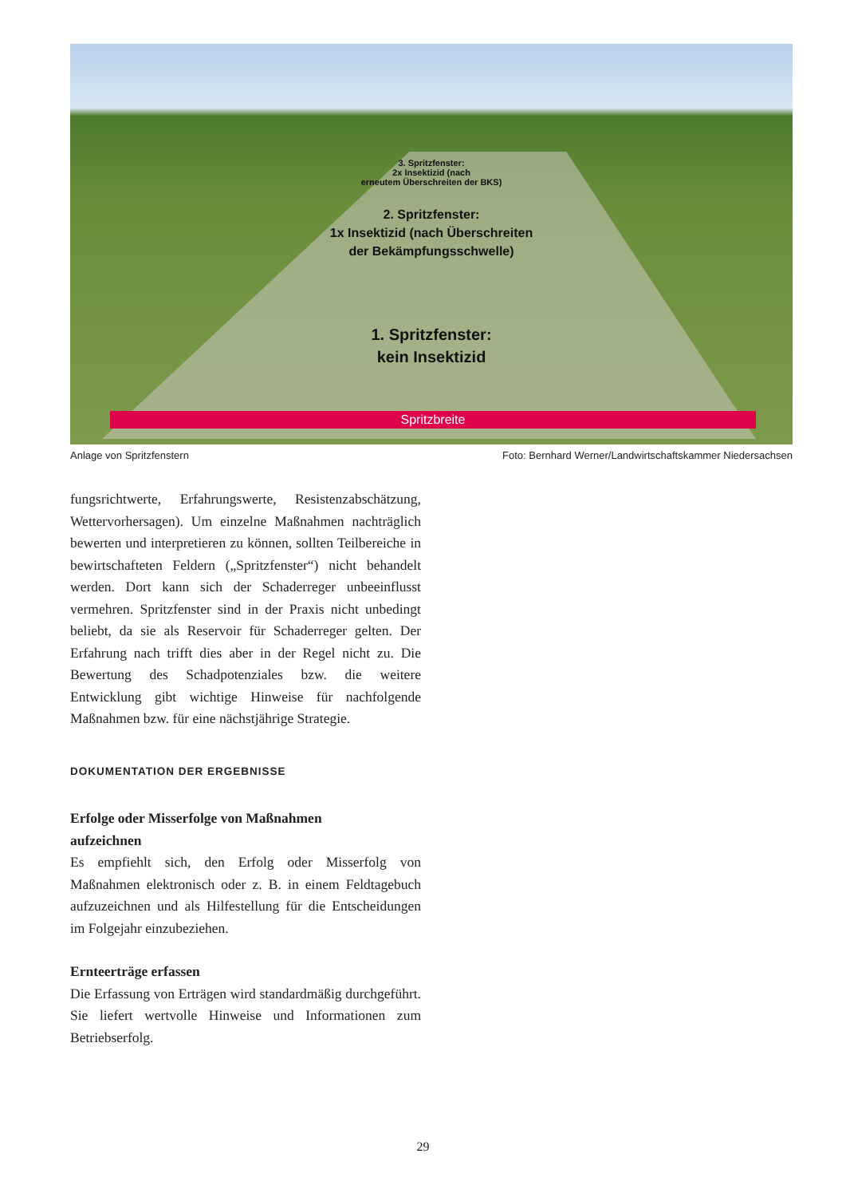3. Spritzfenster:
2x Insektizid (nach
erneutem Überschreiten der BKS)
2. Spritzfenster:
1x Insektizid (nach Überschreiten
der Bekämpfungsschwelle)
1. Spritzfenster:
kein Insektizid
Spritzbreite
Anlage von Spritzfenstern Foto: Bernhard Werner/Landwirtschaftskammer Niedersachsen
fungsrichtwerte, Erfahrungswerte, Resistenzabschätzung, Wettervorhersagen). Um einzelne Maßnahmen nachträglich bewerten und interpretieren zu können, sollten Teilbereiche in bewirtschafteten Feldern („Spritzfenster“) nicht behandelt werden. Dort kann sich der Schaderreger unbeeinflusst vermehren. Spritzfenster sind in der Praxis nicht unbedingt beliebt, da sie als Reservoir für Schaderreger gelten. Der Erfahrung nach trifft dies aber in der Regel nicht zu. Die Bewertung des Schadpotenziales bzw. die weitere Entwicklung gibt wichtige Hinweise für nachfolgende Maßnahmen bzw. für eine nächstjährige Strategie.
DOKUMENTATION DER ERGEBNISSE
Erfolge oder Misserfolge von Maßnahmen
aufzeichnen
Es empfiehlt sich, den Erfolg oder Misserfolg von Maßnahmen elektronisch oder z. B. in einem Feldtagebuch aufzuzeichnen und als Hilfestellung für die Entscheidungen im Folgejahr einzubeziehen.
Ernteerträge erfassen
Die Erfassung von Erträgen wird standardmäßig durchgeführt. Sie liefert wertvolle Hinweise und Informationen zum Betriebserfolg.
29